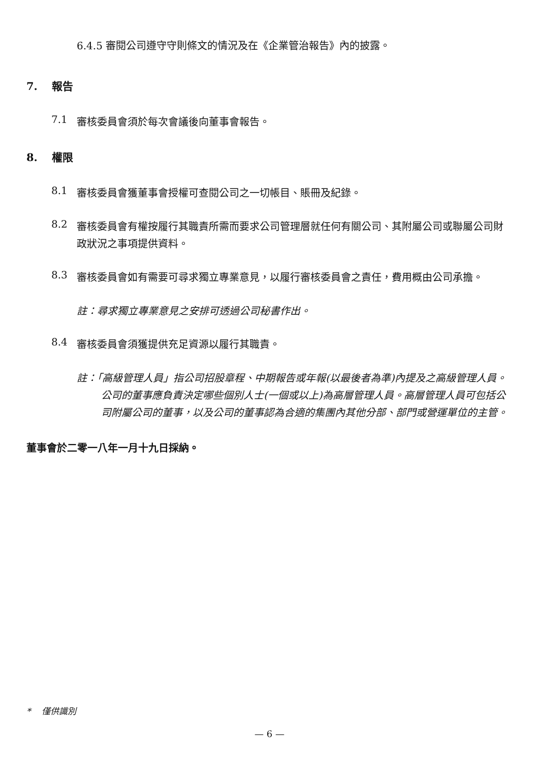6.4.5 審閱公司遵守守則條文的情況及在《企業管治報告》內的披露。
7. 報告
7.1
審核委員會須於每次會議後向董事會報告。
8. 權限
8.1
審核委員會獲董事會授權可查閱公司之一切帳目、賬冊及紀錄。
8.2
審核委員會有權按履行其職責所需而要求公司管理層就任何有關公司、其附屬公司或聯屬公司財政狀況之事項提供資料。
8.3
審核委員會如有需要可尋求獨立專業意見，以履行審核委員會之責任，費用概由公司承擔。
註：尋求獨立專業意見之安排可透過公司秘書作出。
8.4
審核委員會須獲提供充足資源以履行其職責。
註：「高級管理人員」指公司招股章程、中期報告或年報(以最後者為準)內提及之高級管理人員。公司的董事應負責決定哪些個別人士(一個或以上)為高層管理人員。高層管理人員可包括公司附屬公司的董事，以及公司的董事認為合適的集團內其他分部、部門或營運單位的主管。
董事會於二零一八年一月十九日採納。
* 僅供識別
— 6 —